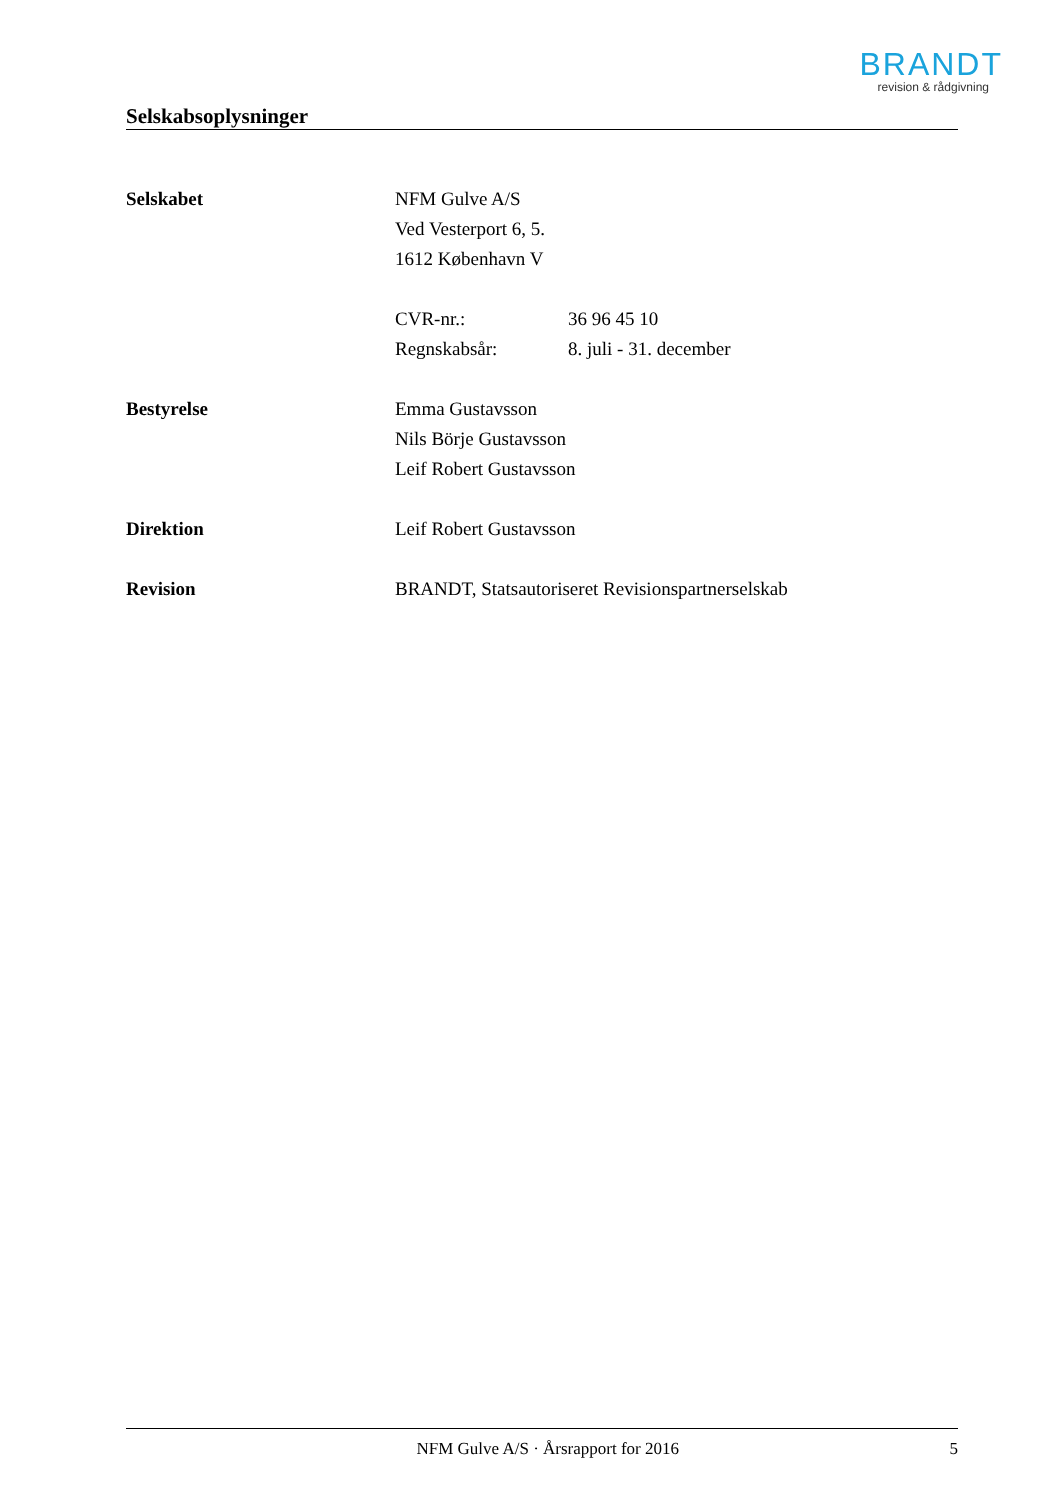BRANDT
revision & rådgivning
Selskabsoplysninger
Selskabet NFM Gulve A/S
Ved Vesterport 6, 5.
1612 København V
CVR-nr.: 36 96 45 10
Regnskabsår: 8. juli - 31. december
Bestyrelse Emma Gustavsson
Nils Börje Gustavsson
Leif Robert Gustavsson
Direktion Leif Robert Gustavsson
Revision BRANDT, Statsautoriseret Revisionspartnerselskab
NFM Gulve A/S · Årsrapport for 2016
5